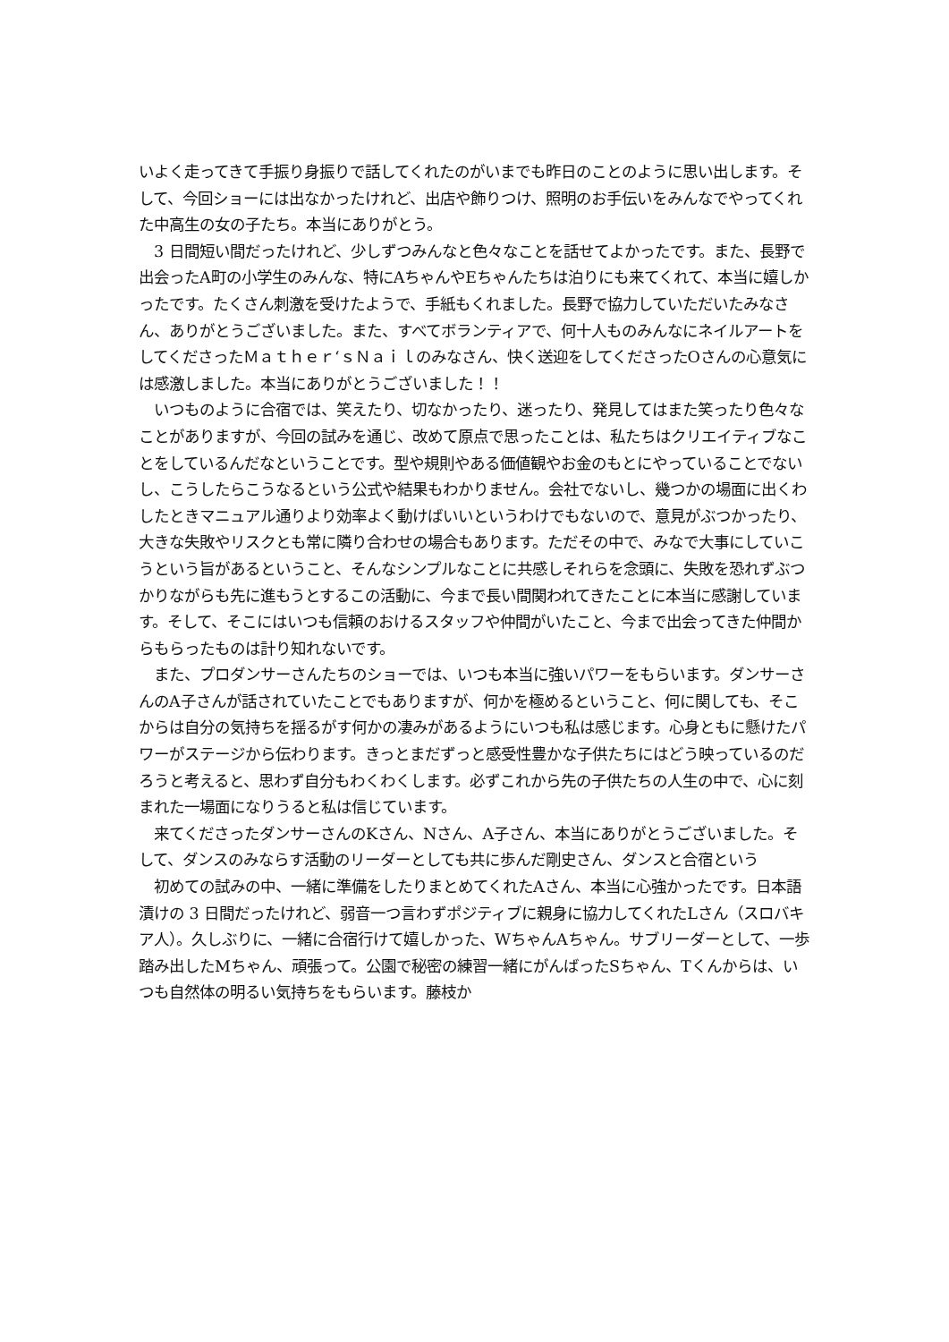いよく走ってきて手振り身振りで話してくれたのがいまでも昨日のことのように思い出します。そして、今回ショーには出なかったけれど、出店や飾りつけ、照明のお手伝いをみんなでやってくれた中高生の女の子たち。本当にありがとう。
　3 日間短い間だったけれど、少しずつみんなと色々なことを話せてよかったです。また、長野で出会ったA町の小学生のみんな、特にAちゃんやEちゃんたちは泊りにも来てくれて、本当に嬉しかったです。たくさん刺激を受けたようで、手紙もくれました。長野で協力していただいたみなさん、ありがとうございました。また、すべてボランティアで、何十人ものみんなにネイルアートをしてくださったＭａｔｈｅｒ‘ｓＮａｉｌのみなさん、快く送迎をしてくださったOさんの心意気には感激しました。本当にありがとうございました！！
　いつものように合宿では、笑えたり、切なかったり、迷ったり、発見してはまた笑ったり色々なことがありますが、今回の試みを通じ、改めて原点で思ったことは、私たちはクリエイティブなことをしているんだなということです。型や規則やある価値観やお金のもとにやっていることでないし、こうしたらこうなるという公式や結果もわかりません。会社でないし、幾つかの場面に出くわしたときマニュアル通りより効率よく動けばいいというわけでもないので、意見がぶつかったり、大きな失敗やリスクとも常に隣り合わせの場合もあります。ただその中で、みなで大事にしていこうという旨があるということ、そんなシンプルなことに共感しそれらを念頭に、失敗を恐れずぶつかりながらも先に進もうとするこの活動に、今まで長い間関われてきたことに本当に感謝しています。そして、そこにはいつも信頼のおけるスタッフや仲間がいたこと、今まで出会ってきた仲間からもらったものは計り知れないです。
　また、プロダンサーさんたちのショーでは、いつも本当に強いパワーをもらいます。ダンサーさんのA子さんが話されていたことでもありますが、何かを極めるということ、何に関しても、そこからは自分の気持ちを揺るがす何かの凄みがあるようにいつも私は感じます。心身ともに懸けたパワーがステージから伝わります。きっとまだずっと感受性豊かな子供たちにはどう映っているのだろうと考えると、思わず自分もわくわくします。必ずこれから先の子供たちの人生の中で、心に刻まれた一場面になりうると私は信じています。
　来てくださったダンサーさんのKさん、Nさん、A子さん、本当にありがとうございました。そして、ダンスのみならす活動のリーダーとしても共に歩んだ剛史さん、ダンスと合宿という
　初めての試みの中、一緒に準備をしたりまとめてくれたAさん、本当に心強かったです。日本語漬けの 3 日間だったけれど、弱音一つ言わずポジティブに親身に協力してくれたLさん（スロバキア人）。久しぶりに、一緒に合宿行けて嬉しかった、WちゃんAちゃん。サブリーダーとして、一歩踏み出したMちゃん、頑張って。公園で秘密の練習一緒にがんばったSちゃん、Tくんからは、いつも自然体の明るい気持ちをもらいます。藤枝か